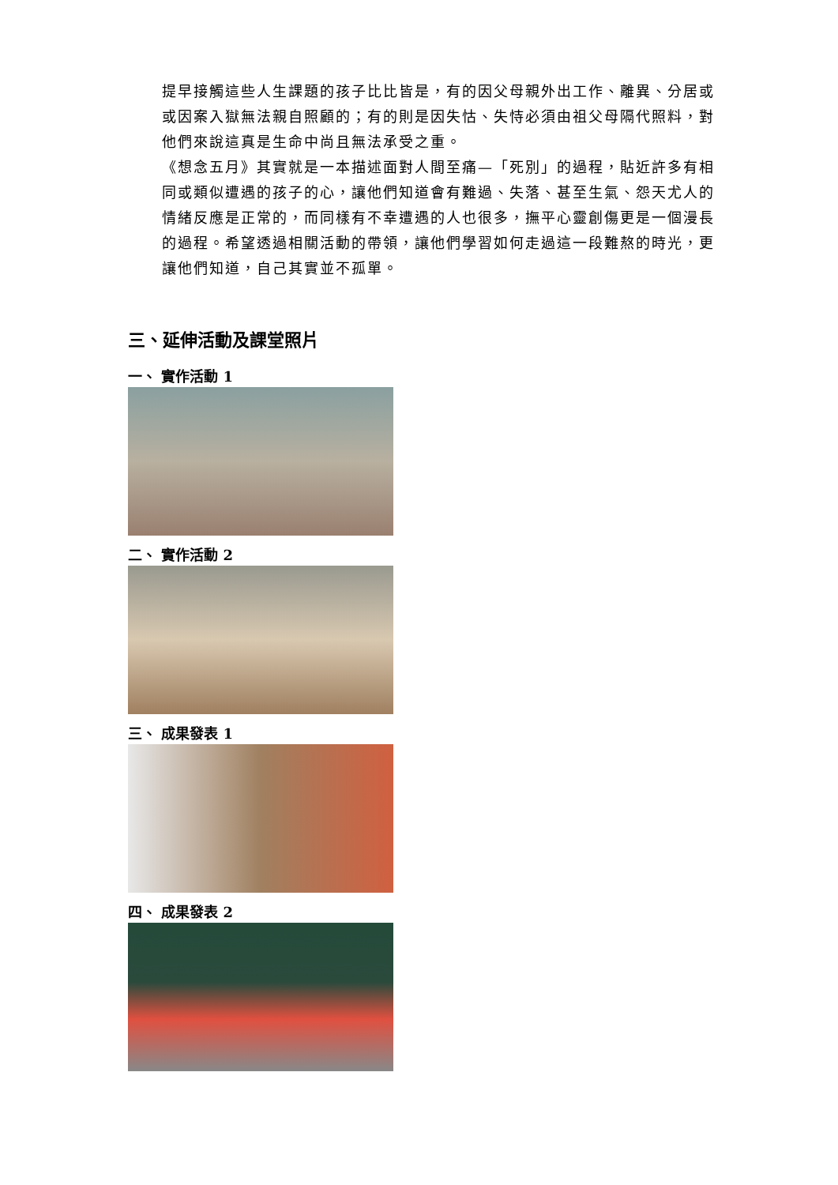提早接觸這些人生課題的孩子比比皆是，有的因父母親外出工作、離異、分居或或因案入獄無法親自照顧的；有的則是因失怙、失恃必須由祖父母隔代照料，對他們來說這真是生命中尚且無法承受之重。
《想念五月》其實就是一本描述面對人間至痛—「死別」的過程，貼近許多有相同或類似遭遇的孩子的心，讓他們知道會有難過、失落、甚至生氣、怨天尤人的情緒反應是正常的，而同樣有不幸遭遇的人也很多，撫平心靈創傷更是一個漫長的過程。希望透過相關活動的帶領，讓他們學習如何走過這一段難熬的時光，更讓他們知道，自己其實並不孤單。
三、延伸活動及課堂照片
一、 實作活動 1
二、 實作活動 2
三、 成果發表 1
四、 成果發表 2